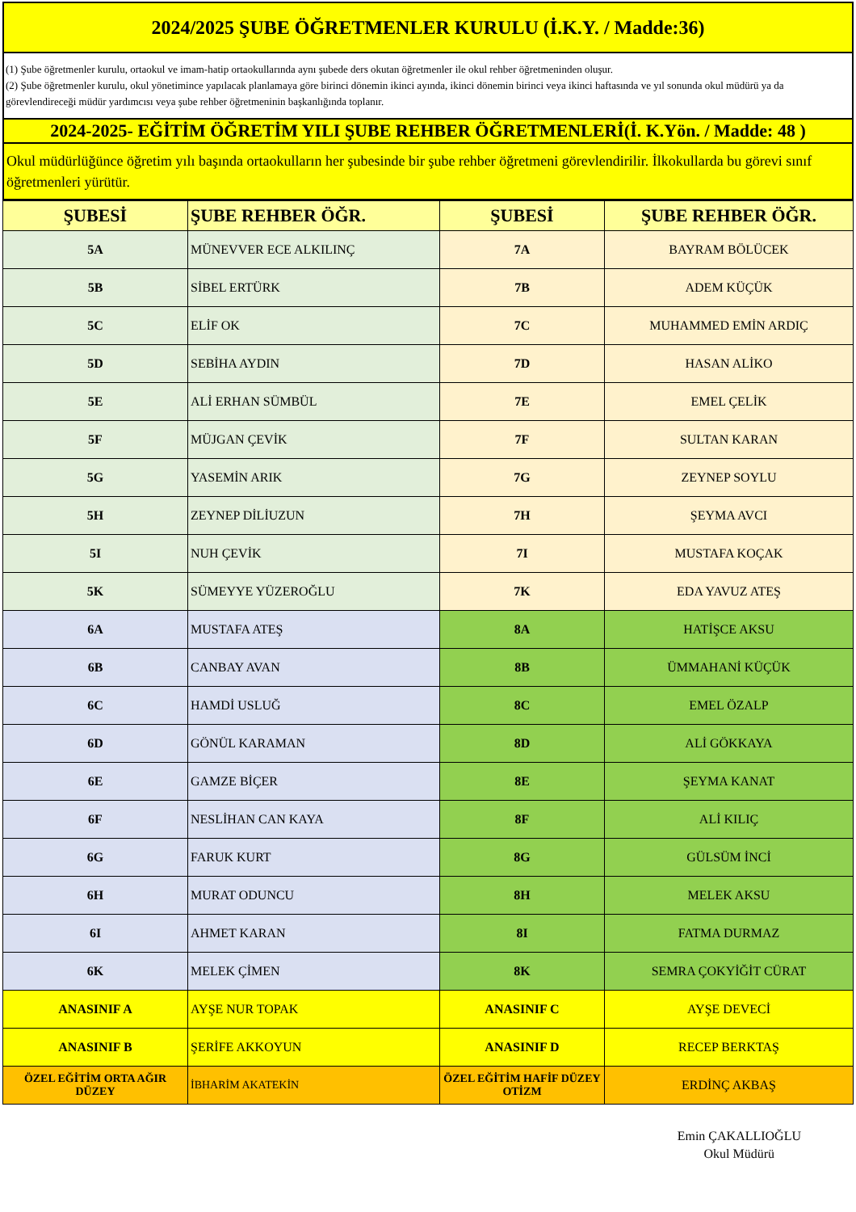| 2024/2025 ŞUBE ÖĞRETMENLER KURULU (İ.K.Y. / Madde:36) |
| (1) Şube öğretmenler kurulu, ortaokul ve imam-hatip ortaokullarında aynı şubede ders okutan öğretmenler ile okul rehber öğretmeninden oluşur. (2) Şube öğretmenler kurulu, okul yönetimince yapılacak planlamaya göre birinci dönemin ikinci ayında, ikinci dönemin birinci veya ikinci haftasında ve yıl sonunda okul müdürü ya da görevlendireceği müdür yardımcısı veya şube rehber öğretmeninin başkanlığında toplanır. |
| 2024-2025- EĞİTİM ÖĞRETİM YILI ŞUBE REHBER ÖĞRETMENLERİ(İ. K.Yön. / Madde: 48 ) |
| Okul müdürlüğünce öğretim yılı başında ortaokulların her şubesinde bir şube rehber öğretmeni görevlendirilir. İlkokullarda bu görevi sınıf öğretmenleri yürütür. |
| ŞUBESİ | ŞUBE REHBER ÖĞR. | ŞUBESİ | ŞUBE REHBER ÖĞR. |
| --- | --- | --- | --- |
| 5A | MÜNEVVER ECE ALKILINÇ | 7A | BAYRAM BÖLÜCEK |
| 5B | SİBEL ERTÜRK | 7B | ADEM KÜÇÜK |
| 5C | ELİF OK | 7C | MUHAMMED EMİN ARDIÇ |
| 5D | SEBİHA AYDIN | 7D | HASAN ALİKO |
| 5E | ALİ ERHAN SÜMBÜL | 7E | EMEL ÇELİK |
| 5F | MÜJGAN ÇEVİK | 7F | SULTAN KARAN |
| 5G | YASEMİN ARIK | 7G | ZEYNEP SOYLU |
| 5H | ZEYNEP DİLİUZUN | 7H | ŞEYMA AVCI |
| 5I | NUH ÇEVİK | 7I | MUSTAFA KOÇAK |
| 5K | SÜMEYYE YÜZEROĞLU | 7K | EDA YAVUZ ATEŞ |
| 6A | MUSTAFA ATEŞ | 8A | HATİŞCE AKSU |
| 6B | CANBAY AVAN | 8B | ÜMMAHANİ KÜÇÜK |
| 6C | HAMDİ USLUĞ | 8C | EMEL ÖZALP |
| 6D | GÖNÜL KARAMAN | 8D | ALİ GÖKKAYA |
| 6E | GAMZE BİÇER | 8E | ŞEYMA KANAT |
| 6F | NESLİHAN CAN KAYA | 8F | ALİ KILIÇ |
| 6G | FARUK KURT | 8G | GÜLSÜM İNCİ |
| 6H | MURAT ODUNCU | 8H | MELEK AKSU |
| 6I | AHMET KARAN | 8I | FATMA DURMAZ |
| 6K | MELEK ÇİMEN | 8K | SEMRA ÇOKYİĞİT CÜRAT |
| ANASINIF A | AYŞE NUR TOPAK | ANASINIF C | AYŞE DEVECİ |
| ANASINIF B | ŞERİFE AKKOYUN | ANASINIF D | RECEP BERKTAŞ |
| ÖZEL EĞİTİM ORTA AĞIR DÜZEY | İBHARİM AKATEKİN | ÖZEL EĞİTİM HAFİF DÜZEY OTİZM | ERDİNÇ AKBAŞ |
Emin ÇAKALLIOĞLU
Okul Müdürü